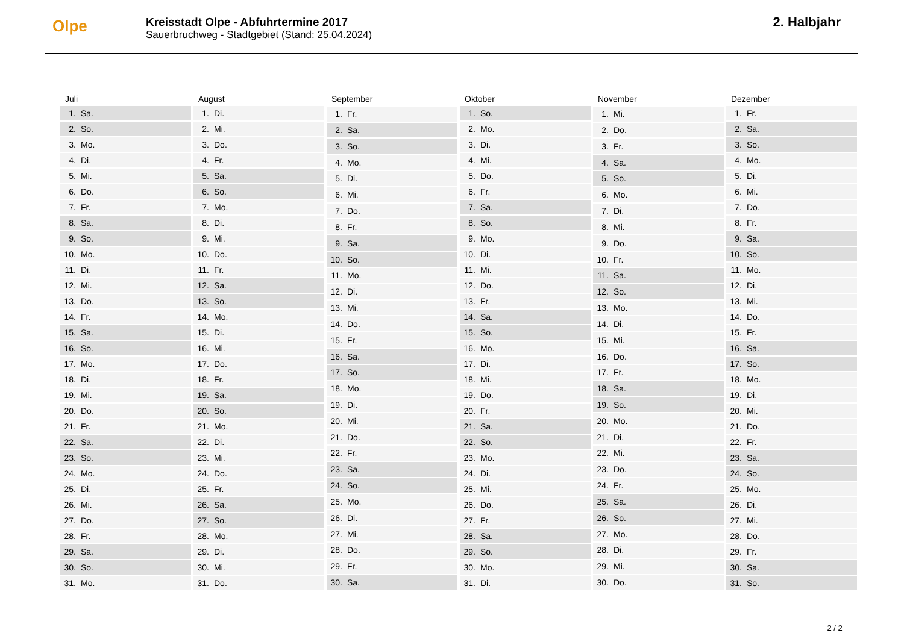Olpe
Kreisstadt Olpe - Abfuhrtermine 2017
Sauerbruchweg - Stadtgebiet (Stand: 25.04.2024)
2. Halbjahr
| Juli | |
| --- | --- |
| 1. | Sa. |
| 2. | So. |
| 3. | Mo. |
| 4. | Di. |
| 5. | Mi. |
| 6. | Do. |
| 7. | Fr. |
| 8. | Sa. |
| 9. | So. |
| 10. | Mo. |
| 11. | Di. |
| 12. | Mi. |
| 13. | Do. |
| 14. | Fr. |
| 15. | Sa. |
| 16. | So. |
| 17. | Mo. |
| 18. | Di. |
| 19. | Mi. |
| 20. | Do. |
| 21. | Fr. |
| 22. | Sa. |
| 23. | So. |
| 24. | Mo. |
| 25. | Di. |
| 26. | Mi. |
| 27. | Do. |
| 28. | Fr. |
| 29. | Sa. |
| 30. | So. |
| 31. | Mo. |
| August | |
| --- | --- |
| 1. | Di. |
| 2. | Mi. |
| 3. | Do. |
| 4. | Fr. |
| 5. | Sa. |
| 6. | So. |
| 7. | Mo. |
| 8. | Di. |
| 9. | Mi. |
| 10. | Do. |
| 11. | Fr. |
| 12. | Sa. |
| 13. | So. |
| 14. | Mo. |
| 15. | Di. |
| 16. | Mi. |
| 17. | Do. |
| 18. | Fr. |
| 19. | Sa. |
| 20. | So. |
| 21. | Mo. |
| 22. | Di. |
| 23. | Mi. |
| 24. | Do. |
| 25. | Fr. |
| 26. | Sa. |
| 27. | So. |
| 28. | Mo. |
| 29. | Di. |
| 30. | Mi. |
| 31. | Do. |
| September | |
| --- | --- |
| 1. | Fr. |
| 2. | Sa. |
| 3. | So. |
| 4. | Mo. |
| 5. | Di. |
| 6. | Mi. |
| 7. | Do. |
| 8. | Fr. |
| 9. | Sa. |
| 10. | So. |
| 11. | Mo. |
| 12. | Di. |
| 13. | Mi. |
| 14. | Do. |
| 15. | Fr. |
| 16. | Sa. |
| 17. | So. |
| 18. | Mo. |
| 19. | Di. |
| 20. | Mi. |
| 21. | Do. |
| 22. | Fr. |
| 23. | Sa. |
| 24. | So. |
| 25. | Mo. |
| 26. | Di. |
| 27. | Mi. |
| 28. | Do. |
| 29. | Fr. |
| 30. | Sa. |
| Oktober | |
| --- | --- |
| 1. | So. |
| 2. | Mo. |
| 3. | Di. |
| 4. | Mi. |
| 5. | Do. |
| 6. | Fr. |
| 7. | Sa. |
| 8. | So. |
| 9. | Mo. |
| 10. | Di. |
| 11. | Mi. |
| 12. | Do. |
| 13. | Fr. |
| 14. | Sa. |
| 15. | So. |
| 16. | Mo. |
| 17. | Di. |
| 18. | Mi. |
| 19. | Do. |
| 20. | Fr. |
| 21. | Sa. |
| 22. | So. |
| 23. | Mo. |
| 24. | Di. |
| 25. | Mi. |
| 26. | Do. |
| 27. | Fr. |
| 28. | Sa. |
| 29. | So. |
| 30. | Mo. |
| 31. | Di. |
| November | |
| --- | --- |
| 1. | Mi. |
| 2. | Do. |
| 3. | Fr. |
| 4. | Sa. |
| 5. | So. |
| 6. | Mo. |
| 7. | Di. |
| 8. | Mi. |
| 9. | Do. |
| 10. | Fr. |
| 11. | Sa. |
| 12. | So. |
| 13. | Mo. |
| 14. | Di. |
| 15. | Mi. |
| 16. | Do. |
| 17. | Fr. |
| 18. | Sa. |
| 19. | So. |
| 20. | Mo. |
| 21. | Di. |
| 22. | Mi. |
| 23. | Do. |
| 24. | Fr. |
| 25. | Sa. |
| 26. | So. |
| 27. | Mo. |
| 28. | Di. |
| 29. | Mi. |
| 30. | Do. |
| Dezember | |
| --- | --- |
| 1. | Fr. |
| 2. | Sa. |
| 3. | So. |
| 4. | Mo. |
| 5. | Di. |
| 6. | Mi. |
| 7. | Do. |
| 8. | Fr. |
| 9. | Sa. |
| 10. | So. |
| 11. | Mo. |
| 12. | Di. |
| 13. | Mi. |
| 14. | Do. |
| 15. | Fr. |
| 16. | Sa. |
| 17. | So. |
| 18. | Mo. |
| 19. | Di. |
| 20. | Mi. |
| 21. | Do. |
| 22. | Fr. |
| 23. | Sa. |
| 24. | So. |
| 25. | Mo. |
| 26. | Di. |
| 27. | Mi. |
| 28. | Do. |
| 29. | Fr. |
| 30. | Sa. |
| 31. | So. |
2 / 2